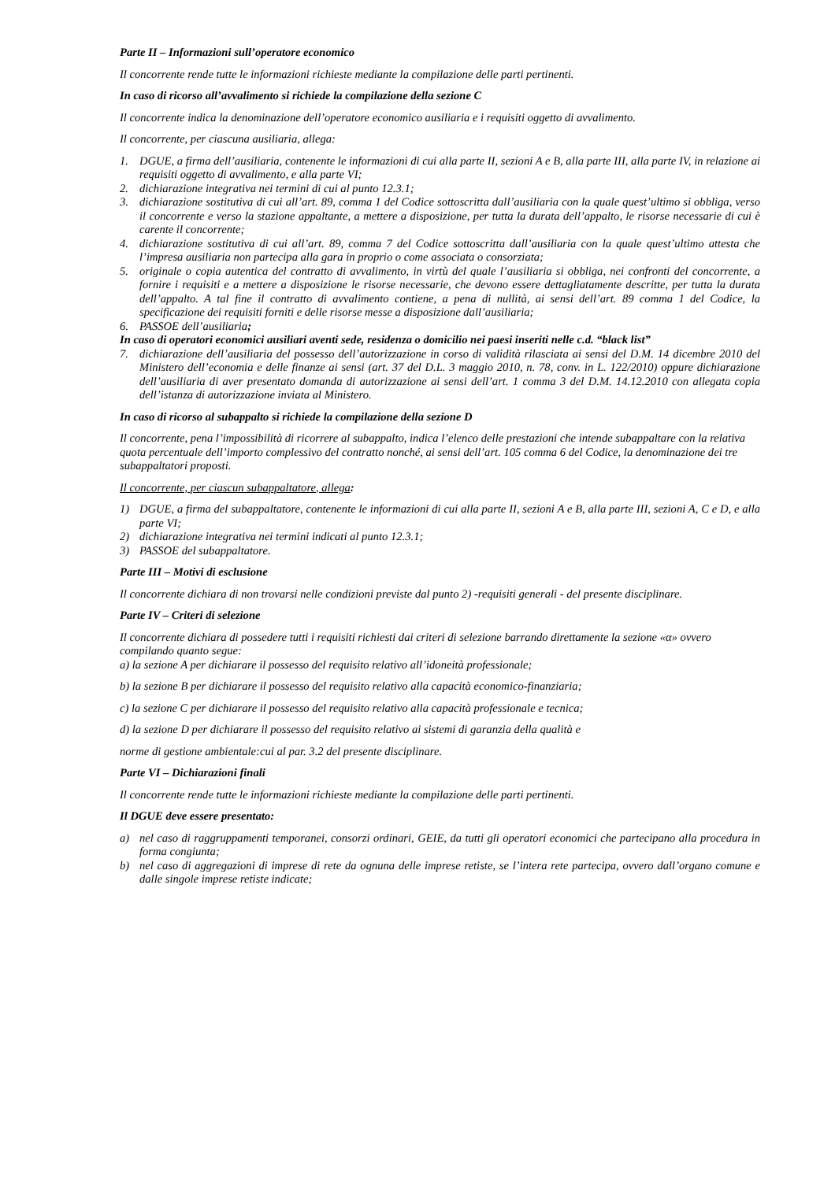Parte II – Informazioni sull’operatore economico
Il concorrente rende tutte le informazioni richieste mediante la compilazione delle parti pertinenti.
In caso di ricorso all’avvalimento si richiede la compilazione della sezione C
Il concorrente indica la denominazione dell’operatore economico ausiliaria e i requisiti oggetto di avvalimento.
Il concorrente, per ciascuna ausiliaria, allega:
1. DGUE, a firma dell’ausiliaria, contenente le informazioni di cui alla parte II, sezioni A e B, alla parte III, alla parte IV, in relazione ai requisiti oggetto di avvalimento, e alla parte VI;
2. dichiarazione integrativa nei termini di cui al punto 12.3.1;
3. dichiarazione sostitutiva di cui all’art. 89, comma 1 del Codice sottoscritta dall’ausiliaria con la quale quest’ultimo si obbliga, verso il concorrente e verso la stazione appaltante, a mettere a disposizione, per tutta la durata dell’appalto, le risorse necessarie di cui è carente il concorrente;
4. dichiarazione sostitutiva di cui all’art. 89, comma 7 del Codice sottoscritta dall’ausiliaria con la quale quest’ultimo attesta che l’impresa ausiliaria non partecipa alla gara in proprio o come associata o consorziata;
5. originale o copia autentica del contratto di avvalimento, in virtù del quale l’ausiliaria si obbliga, nei confronti del concorrente, a fornire i requisiti e a mettere a disposizione le risorse necessarie, che devono essere dettagliatamente descritte, per tutta la durata dell’appalto. A tal fine il contratto di avvalimento contiene, a pena di nullità, ai sensi dell’art. 89 comma 1 del Codice, la specificazione dei requisiti forniti e delle risorse messe a disposizione dall’ausiliaria;
6. PASSOE dell’ausiliaria;
In caso di operatori economici ausiliari aventi sede, residenza o domicilio nei paesi inseriti nelle c.d. “black list”
7. dichiarazione dell’ausiliaria del possesso dell’autorizzazione in corso di validità rilasciata ai sensi del D.M. 14 dicembre 2010 del Ministero dell’economia e delle finanze ai sensi (art. 37 del D.L. 3 maggio 2010, n. 78, conv. in L. 122/2010) oppure dichiarazione dell’ausiliaria di aver presentato domanda di autorizzazione ai sensi dell’art. 1 comma 3 del D.M. 14.12.2010 con allegata copia dell’istanza di autorizzazione inviata al Ministero.
In caso di ricorso al subappalto si richiede la compilazione della sezione D
Il concorrente, pena l’impossibilità di ricorrere al subappalto, indica l’elenco delle prestazioni che intende subappaltare con la relativa quota percentuale dell’importo complessivo del contratto nonché, ai sensi dell’art. 105 comma 6 del Codice, la denominazione dei tre subappaltatori proposti.
Il concorrente, per ciascun subappaltatore, allega:
1) DGUE, a firma del subappaltatore, contenente le informazioni di cui alla parte II, sezioni A e B, alla parte III, sezioni A, C e D, e alla parte VI;
2) dichiarazione integrativa nei termini indicati al punto 12.3.1;
3) PASSOE del subappaltatore.
Parte III – Motivi di esclusione
Il concorrente dichiara di non trovarsi nelle condizioni previste dal punto 2) -requisiti generali - del presente disciplinare.
Parte IV – Criteri di selezione
Il concorrente dichiara di possedere tutti i requisiti richiesti dai criteri di selezione barrando direttamente la sezione «α» ovvero compilando quanto segue:
a) la sezione A per dichiarare il possesso del requisito relativo all’idoneità professionale;
b) la sezione B per dichiarare il possesso del requisito relativo alla capacità economico-finanziaria;
c) la sezione C per dichiarare il possesso del requisito relativo alla capacità professionale e tecnica;
d) la sezione D per dichiarare il possesso del requisito relativo ai sistemi di garanzia della qualità e
norme di gestione ambientale:cui al par. 3.2 del presente disciplinare.
Parte VI – Dichiarazioni finali
Il concorrente rende tutte le informazioni richieste mediante la compilazione delle parti pertinenti.
Il DGUE deve essere presentato:
a) nel caso di raggruppamenti temporanei, consorzi ordinari, GEIE, da tutti gli operatori economici che partecipano alla procedura in forma congiunta;
b) nel caso di aggregazioni di imprese di rete da ognuna delle imprese retiste, se l’intera rete partecipa, ovvero dall’organo comune e dalle singole imprese retiste indicate;